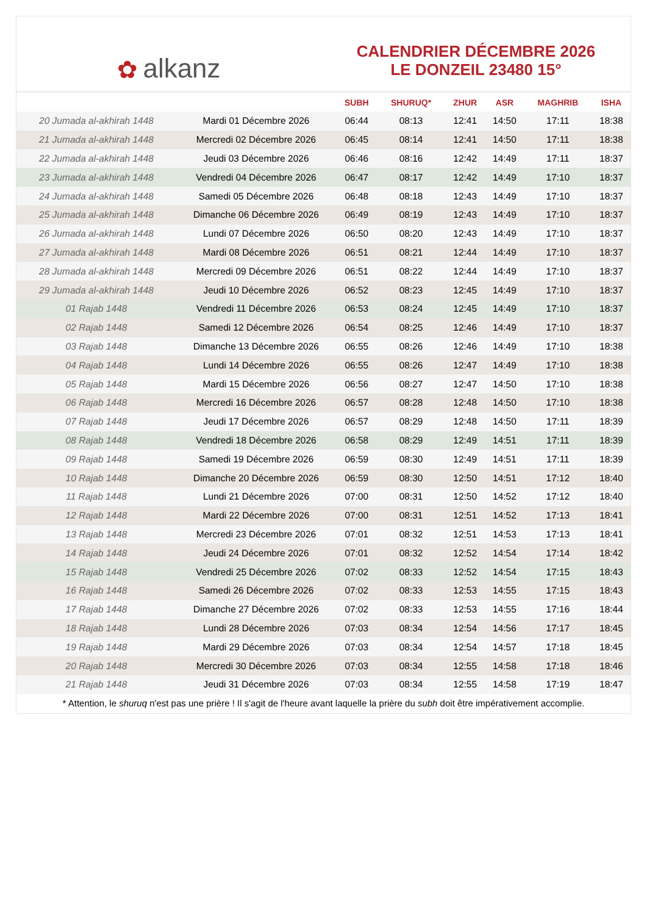✿ alkanz
CALENDRIER DÉCEMBRE 2026
LE DONZEIL 23480 15°
| | | SUBH | SHURUQ* | ZHUR | ASR | MAGHRIB | ISHA |
| --- | --- | --- | --- | --- | --- | --- | --- |
| 20 Jumada al-akhirah 1448 | Mardi 01 Décembre 2026 | 06:44 | 08:13 | 12:41 | 14:50 | 17:11 | 18:38 |
| 21 Jumada al-akhirah 1448 | Mercredi 02 Décembre 2026 | 06:45 | 08:14 | 12:41 | 14:50 | 17:11 | 18:38 |
| 22 Jumada al-akhirah 1448 | Jeudi 03 Décembre 2026 | 06:46 | 08:16 | 12:42 | 14:49 | 17:11 | 18:37 |
| 23 Jumada al-akhirah 1448 | Vendredi 04 Décembre 2026 | 06:47 | 08:17 | 12:42 | 14:49 | 17:10 | 18:37 |
| 24 Jumada al-akhirah 1448 | Samedi 05 Décembre 2026 | 06:48 | 08:18 | 12:43 | 14:49 | 17:10 | 18:37 |
| 25 Jumada al-akhirah 1448 | Dimanche 06 Décembre 2026 | 06:49 | 08:19 | 12:43 | 14:49 | 17:10 | 18:37 |
| 26 Jumada al-akhirah 1448 | Lundi 07 Décembre 2026 | 06:50 | 08:20 | 12:43 | 14:49 | 17:10 | 18:37 |
| 27 Jumada al-akhirah 1448 | Mardi 08 Décembre 2026 | 06:51 | 08:21 | 12:44 | 14:49 | 17:10 | 18:37 |
| 28 Jumada al-akhirah 1448 | Mercredi 09 Décembre 2026 | 06:51 | 08:22 | 12:44 | 14:49 | 17:10 | 18:37 |
| 29 Jumada al-akhirah 1448 | Jeudi 10 Décembre 2026 | 06:52 | 08:23 | 12:45 | 14:49 | 17:10 | 18:37 |
| 01 Rajab 1448 | Vendredi 11 Décembre 2026 | 06:53 | 08:24 | 12:45 | 14:49 | 17:10 | 18:37 |
| 02 Rajab 1448 | Samedi 12 Décembre 2026 | 06:54 | 08:25 | 12:46 | 14:49 | 17:10 | 18:37 |
| 03 Rajab 1448 | Dimanche 13 Décembre 2026 | 06:55 | 08:26 | 12:46 | 14:49 | 17:10 | 18:38 |
| 04 Rajab 1448 | Lundi 14 Décembre 2026 | 06:55 | 08:26 | 12:47 | 14:49 | 17:10 | 18:38 |
| 05 Rajab 1448 | Mardi 15 Décembre 2026 | 06:56 | 08:27 | 12:47 | 14:50 | 17:10 | 18:38 |
| 06 Rajab 1448 | Mercredi 16 Décembre 2026 | 06:57 | 08:28 | 12:48 | 14:50 | 17:10 | 18:38 |
| 07 Rajab 1448 | Jeudi 17 Décembre 2026 | 06:57 | 08:29 | 12:48 | 14:50 | 17:11 | 18:39 |
| 08 Rajab 1448 | Vendredi 18 Décembre 2026 | 06:58 | 08:29 | 12:49 | 14:51 | 17:11 | 18:39 |
| 09 Rajab 1448 | Samedi 19 Décembre 2026 | 06:59 | 08:30 | 12:49 | 14:51 | 17:11 | 18:39 |
| 10 Rajab 1448 | Dimanche 20 Décembre 2026 | 06:59 | 08:30 | 12:50 | 14:51 | 17:12 | 18:40 |
| 11 Rajab 1448 | Lundi 21 Décembre 2026 | 07:00 | 08:31 | 12:50 | 14:52 | 17:12 | 18:40 |
| 12 Rajab 1448 | Mardi 22 Décembre 2026 | 07:00 | 08:31 | 12:51 | 14:52 | 17:13 | 18:41 |
| 13 Rajab 1448 | Mercredi 23 Décembre 2026 | 07:01 | 08:32 | 12:51 | 14:53 | 17:13 | 18:41 |
| 14 Rajab 1448 | Jeudi 24 Décembre 2026 | 07:01 | 08:32 | 12:52 | 14:54 | 17:14 | 18:42 |
| 15 Rajab 1448 | Vendredi 25 Décembre 2026 | 07:02 | 08:33 | 12:52 | 14:54 | 17:15 | 18:43 |
| 16 Rajab 1448 | Samedi 26 Décembre 2026 | 07:02 | 08:33 | 12:53 | 14:55 | 17:15 | 18:43 |
| 17 Rajab 1448 | Dimanche 27 Décembre 2026 | 07:02 | 08:33 | 12:53 | 14:55 | 17:16 | 18:44 |
| 18 Rajab 1448 | Lundi 28 Décembre 2026 | 07:03 | 08:34 | 12:54 | 14:56 | 17:17 | 18:45 |
| 19 Rajab 1448 | Mardi 29 Décembre 2026 | 07:03 | 08:34 | 12:54 | 14:57 | 17:18 | 18:45 |
| 20 Rajab 1448 | Mercredi 30 Décembre 2026 | 07:03 | 08:34 | 12:55 | 14:58 | 17:18 | 18:46 |
| 21 Rajab 1448 | Jeudi 31 Décembre 2026 | 07:03 | 08:34 | 12:55 | 14:58 | 17:19 | 18:47 |
* Attention, le shuruq n'est pas une prière ! Il s'agit de l'heure avant laquelle la prière du subh doit être impérativement accomplie.